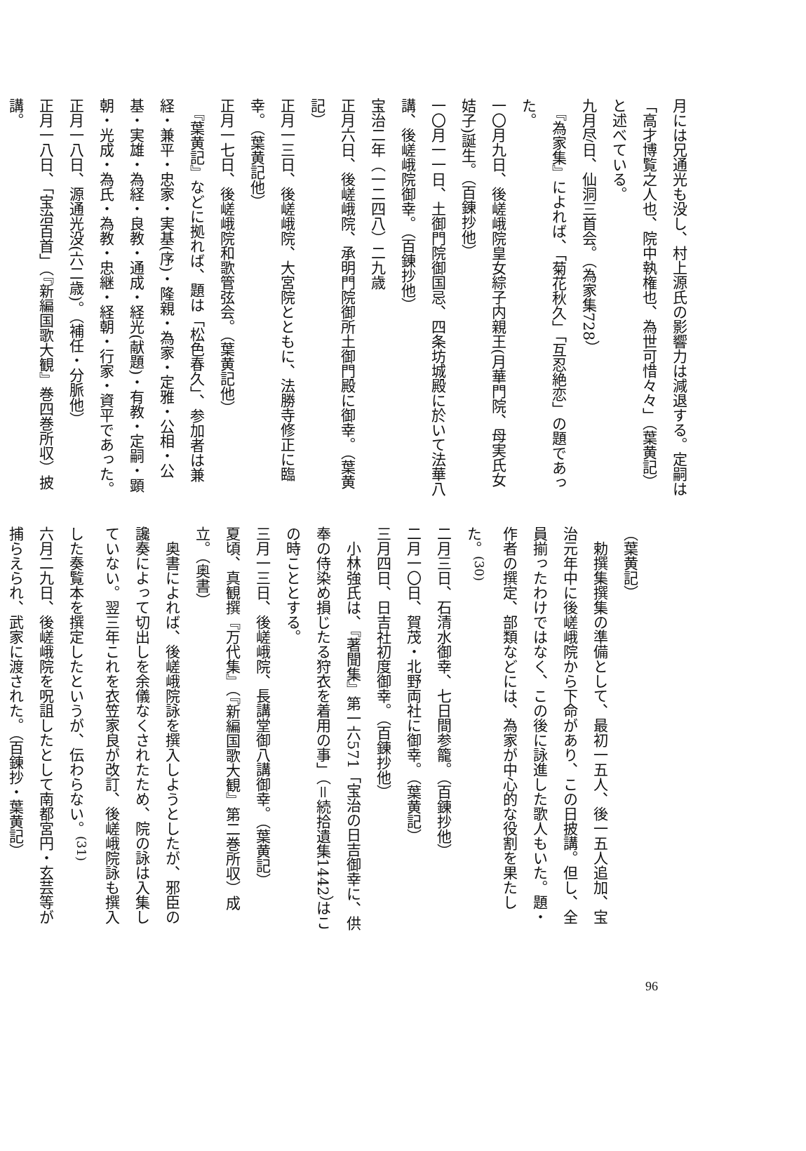月には兄通光も没し、村上源氏の影響力は減退する。定嗣は「高才博覧之人也、院中執権也、為世可惜々々」（葉黄記）と述べている。
九月尽日、仙洞三首会。（為家集728）
　『為家集』によれば、「菊花秋久」「互忍絶恋」の題であった。
一〇月九日、後嵯峨院皇女綜子内親王(月華門院、母実氏女姞子)誕生。（百錬抄他）
一〇月一一日、土御門院御国忌、四条坊城殿に於いて法華八講、後嵯峨院御幸。（百錬抄他）
宝治二年（一二四八）二九歳
正月六日、後嵯峨院、承明門院御所土御門殿に御幸。（葉黄記）
正月一三日、後嵯峨院、大宮院とともに、法勝寺修正に臨幸。（葉黄記他）
正月一七日、後嵯峨院和歌管弦会。（葉黄記他）
　『葉黄記』などに拠れば、題は「松色春久」、参加者は兼経・兼平・忠家・実基(序)・隆親・為家・定雅・公相・公基・実雄・為経・良教・通成・経光(献題)・有教・定嗣・顕朝・光成・為氏・為教・忠継・経朝・行家・資平であった。
正月一八日、源通光没(六二歳)。（補任・分脈他）
正月一八日、「宝治百首」（『新編国歌大観』巻四巻所収）披講。
（葉黄記）
　勅撰集撰集の準備として、最初一五人、後一五人追加、宝治元年中に後嵯峨院から下命があり、この日披講。但し、全員揃ったわけではなく、この後に詠進した歌人もいた。題・作者の撰定、部類などには、為家が中心的な役割を果たした。<sup>(30)</sup>
二月三日、石清水御幸、七日間参籠。（百錬抄他）
二月一〇日、賀茂・北野両社に御幸。（葉黄記）
三月四日、日吉社初度御幸。（百錬抄他）
　小林強氏は、『著聞集』第一六571「宝治の日吉御幸に、供奉の侍染め損じたる狩衣を着用の事」（＝続拾遺集1442）はこの時こととする。
三月一三日、後嵯峨院、長講堂御八講御幸。（葉黄記）
夏頃、真観撰『万代集』（『新編国歌大観』第二巻所収）成立。（奥書）
　奥書によれば、後嵯峨院詠を撰入しようとしたが、邪臣の讒奏によって切出しを余儀なくされたため、院の詠は入集していない。翌三年これを衣笠家良が改訂、後嵯峨院詠も撰入した奏覧本を撰定したというが、伝わらない。<sup>(31)</sup>
六月二九日、後嵯峨院を呪詛したとして南都宮円・玄芸等が捕らえられ、武家に渡された。（百錬抄・葉黄記）
96